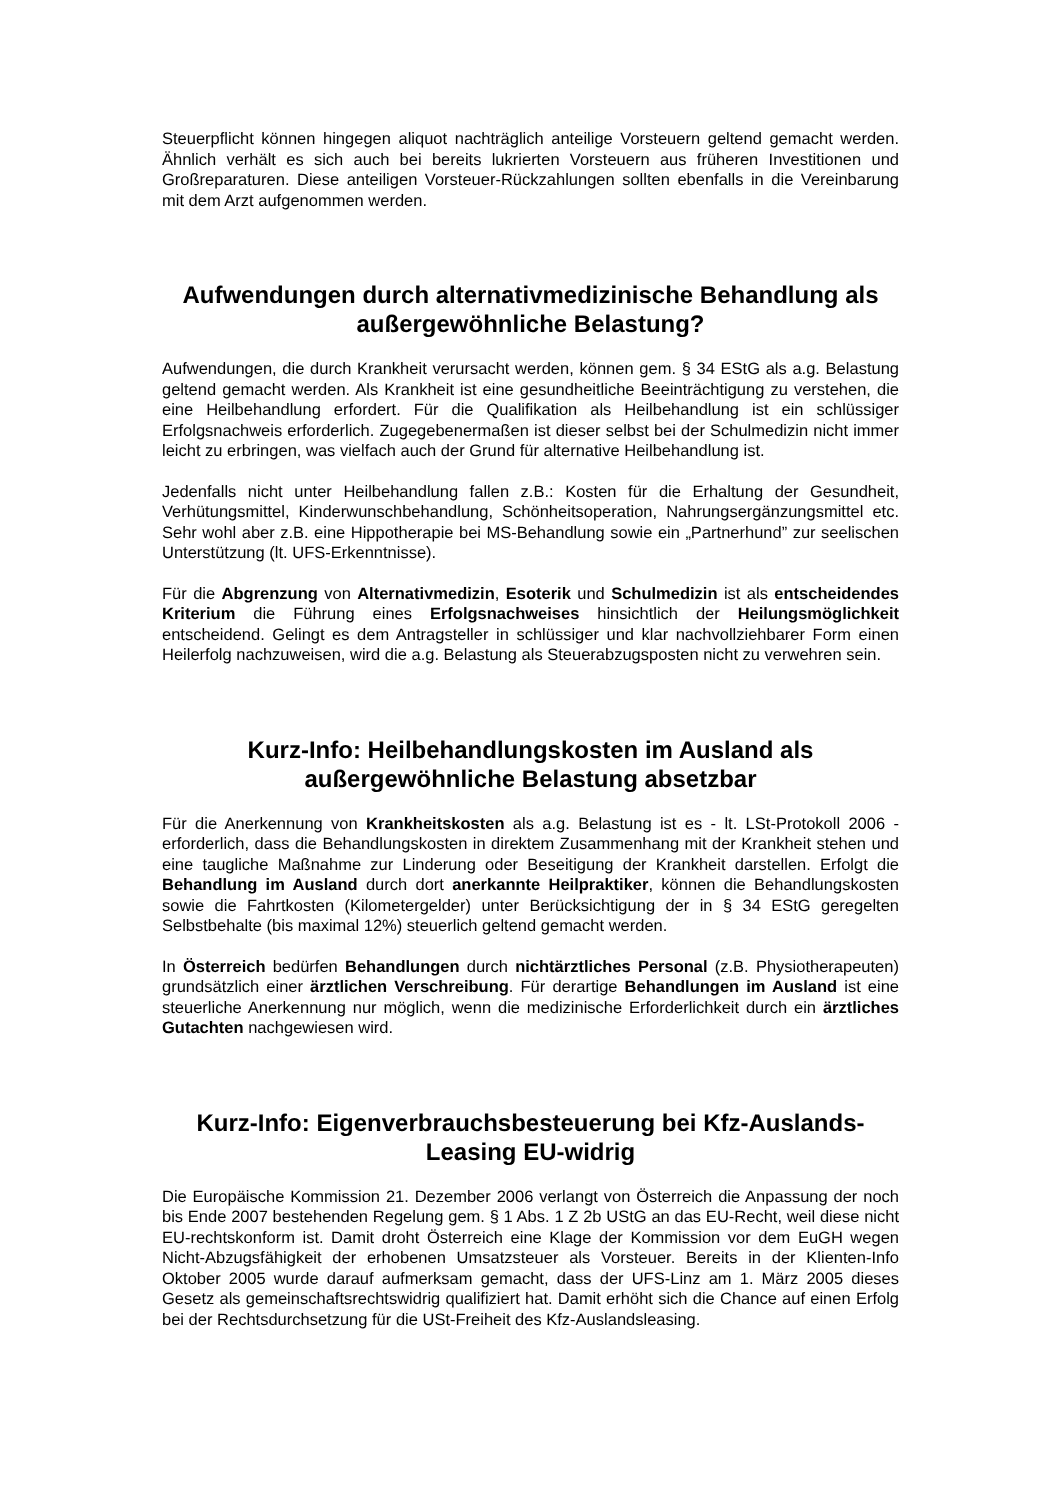Steuerpflicht können hingegen aliquot nachträglich anteilige Vorsteuern geltend gemacht werden. Ähnlich verhält es sich auch bei bereits lukrierten Vorsteuern aus früheren Investitionen und Großreparaturen. Diese anteiligen Vorsteuer-Rückzahlungen sollten ebenfalls in die Vereinbarung mit dem Arzt aufgenommen werden.
Aufwendungen durch alternativmedizinische Behandlung als außergewöhnliche Belastung?
Aufwendungen, die durch Krankheit verursacht werden, können gem. § 34 EStG als a.g. Belastung geltend gemacht werden. Als Krankheit ist eine gesundheitliche Beeinträchtigung zu verstehen, die eine Heilbehandlung erfordert. Für die Qualifikation als Heilbehandlung ist ein schlüssiger Erfolgsnachweis erforderlich. Zugegebenermaßen ist dieser selbst bei der Schulmedizin nicht immer leicht zu erbringen, was vielfach auch der Grund für alternative Heilbehandlung ist.
Jedenfalls nicht unter Heilbehandlung fallen z.B.: Kosten für die Erhaltung der Gesundheit, Verhütungsmittel, Kinderwunschbehandlung, Schönheitsoperation, Nahrungsergänzungsmittel etc. Sehr wohl aber z.B. eine Hippotherapie bei MS-Behandlung sowie ein „Partnerhund” zur seelischen Unterstützung (lt. UFS-Erkenntnisse).
Für die Abgrenzung von Alternativmedizin, Esoterik und Schulmedizin ist als entscheidendes Kriterium die Führung eines Erfolgsnachweises hinsichtlich der Heilungsmöglichkeit entscheidend. Gelingt es dem Antragsteller in schlüssiger und klar nachvollziehbarer Form einen Heilerfolg nachzuweisen, wird die a.g. Belastung als Steuerabzugsposten nicht zu verwehren sein.
Kurz-Info: Heilbehandlungskosten im Ausland als außergewöhnliche Belastung absetzbar
Für die Anerkennung von Krankheitskosten als a.g. Belastung ist es - lt. LSt-Protokoll 2006 - erforderlich, dass die Behandlungskosten in direktem Zusammenhang mit der Krankheit stehen und eine taugliche Maßnahme zur Linderung oder Beseitigung der Krankheit darstellen. Erfolgt die Behandlung im Ausland durch dort anerkannte Heilpraktiker, können die Behandlungskosten sowie die Fahrtkosten (Kilometergelder) unter Berücksichtigung der in § 34 EStG geregelten Selbstbehalte (bis maximal 12%) steuerlich geltend gemacht werden.
In Österreich bedürfen Behandlungen durch nichtärztliches Personal (z.B. Physiotherapeuten) grundsätzlich einer ärztlichen Verschreibung. Für derartige Behandlungen im Ausland ist eine steuerliche Anerkennung nur möglich, wenn die medizinische Erforderlichkeit durch ein ärztliches Gutachten nachgewiesen wird.
Kurz-Info: Eigenverbrauchsbesteuerung bei Kfz-Auslands-Leasing EU-widrig
Die Europäische Kommission 21. Dezember 2006 verlangt von Österreich die Anpassung der noch bis Ende 2007 bestehenden Regelung gem. § 1 Abs. 1 Z 2b UStG an das EU-Recht, weil diese nicht EU-rechtskonform ist. Damit droht Österreich eine Klage der Kommission vor dem EuGH wegen Nicht-Abzugsfähigkeit der erhobenen Umsatzsteuer als Vorsteuer. Bereits in der Klienten-Info Oktober 2005 wurde darauf aufmerksam gemacht, dass der UFS-Linz am 1. März 2005 dieses Gesetz als gemeinschaftsrechtswidrig qualifiziert hat. Damit erhöht sich die Chance auf einen Erfolg bei der Rechtsdurchsetzung für die USt-Freiheit des Kfz-Auslandsleasing.